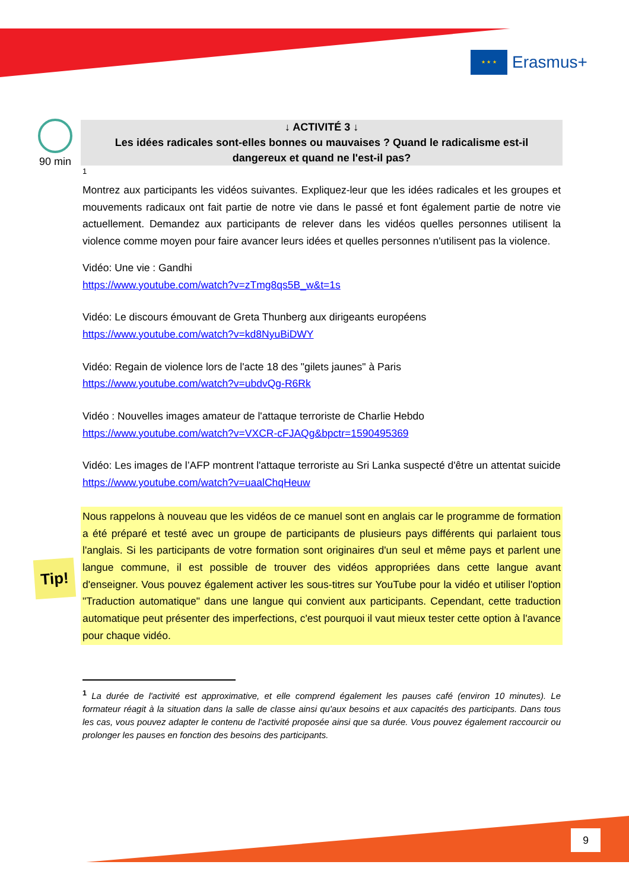★ ★ ★
Erasmus+
90 min
↓ ACTIVITÉ 3 ↓
Les idées radicales sont-elles bonnes ou mauvaises ? Quand le radicalisme est-il dangereux et quand ne l'est-il pas?
1
Montrez aux participants les vidéos suivantes. Expliquez-leur que les idées radicales et les groupes et mouvements radicaux ont fait partie de notre vie dans le passé et font également partie de notre vie actuellement. Demandez aux participants de relever dans les vidéos quelles personnes utilisent la violence comme moyen pour faire avancer leurs idées et quelles personnes n'utilisent pas la violence.
Vidéo: Une vie : Gandhi
https://www.youtube.com/watch?v=zTmg8qs5B_w&t=1s
Vidéo: Le discours émouvant de Greta Thunberg aux dirigeants européens
https://www.youtube.com/watch?v=kd8NyuBiDWY
Vidéo: Regain de violence lors de l'acte 18 des "gilets jaunes" à Paris
https://www.youtube.com/watch?v=ubdvQg-R6Rk
Vidéo : Nouvelles images amateur de l'attaque terroriste de Charlie Hebdo
https://www.youtube.com/watch?v=VXCR-cFJAQg&bpctr=1590495369
Vidéo: Les images de l’AFP montrent l'attaque terroriste au Sri Lanka suspecté d'être un attentat suicide
https://www.youtube.com/watch?v=uaalChqHeuw
Nous rappelons à nouveau que les vidéos de ce manuel sont en anglais car le programme de formation a été préparé et testé avec un groupe de participants de plusieurs pays différents qui parlaient tous l'anglais. Si les participants de votre formation sont originaires d'un seul et même pays et parlent une langue commune, il est possible de trouver des vidéos appropriées dans cette langue avant d'enseigner. Vous pouvez également activer les sous-titres sur YouTube pour la vidéo et utiliser l'option "Traduction automatique" dans une langue qui convient aux participants. Cependant, cette traduction automatique peut présenter des imperfections, c'est pourquoi il vaut mieux tester cette option à l'avance pour chaque vidéo.
<sup>1</sup> La durée de l'activité est approximative, et elle comprend également les pauses café (environ 10 minutes). Le formateur réagit à la situation dans la salle de classe ainsi qu'aux besoins et aux capacités des participants. Dans tous les cas, vous pouvez adapter le contenu de l'activité proposée ainsi que sa durée. Vous pouvez également raccourcir ou prolonger les pauses en fonction des besoins des participants.
Tip!
9